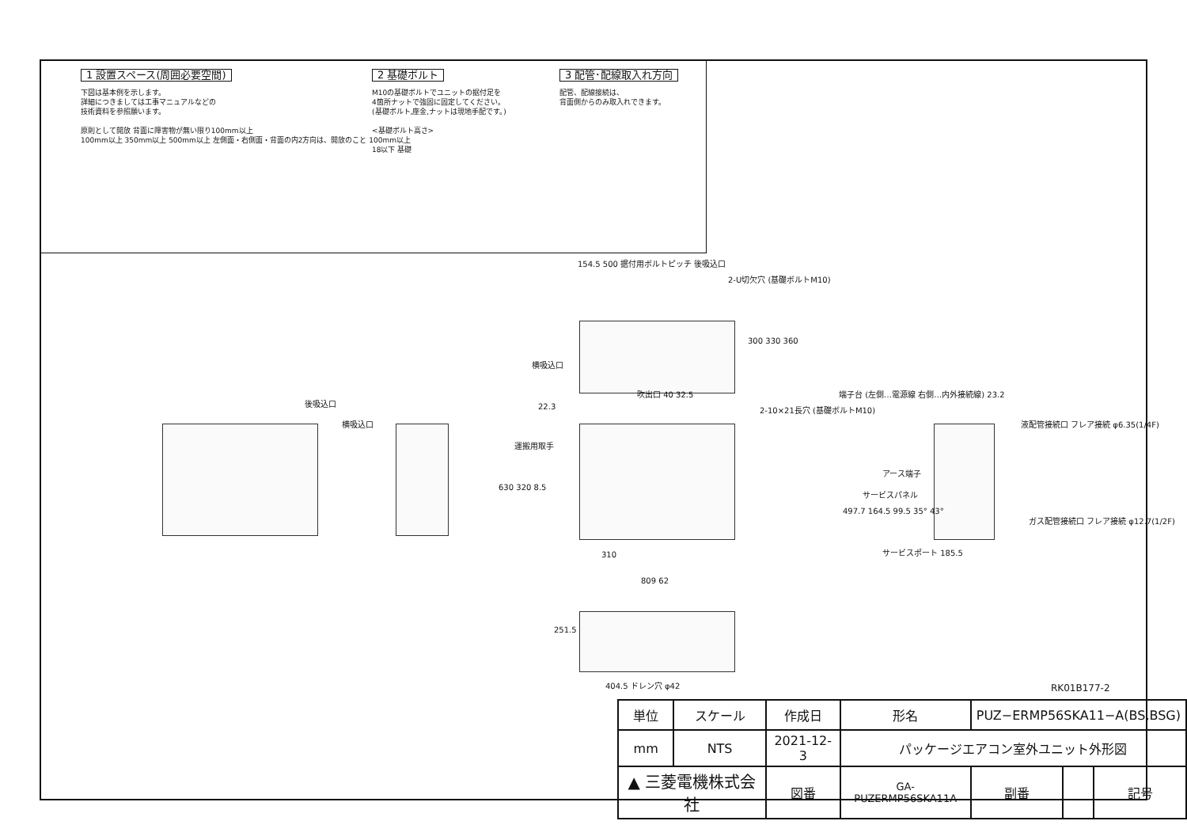1 設置スペース(周囲必要空間)
下図は基本例を示します。
詳細につきましては工事マニュアルなどの
技術資料を参照願います。
原則として開放 背面に障害物が無い限り100mm以上
100mm以上 350mm以上 500mm以上 左側面・右側面・背面の内2方向は、開放のこと 100mm以上
2 基礎ボルト
M10の基礎ボルトでユニットの据付足を
4箇所ナットで強固に固定してください。
(基礎ボルト,座金,ナットは現地手配です。)
<基礎ボルト高さ>
18以下 基礎
3 配管･配線取入れ方向
配管、配線接続は、
背面側からのみ取入れできます。
154.5 500 据付用ボルトピッチ 後吸込口
2-U切欠穴 (基礎ボルトM10)
横吸込口
300 330 360
吹出口 40 32.5
2-10×21長穴 (基礎ボルトM10)
後吸込口
横吸込口
22.3
運搬用取手
630 320 8.5
310
809 62
端子台 (左側…電源線 右側…内外接続線) 23.2
液配管接続口 フレア接続 φ6.35(1/4F)
アース端子
サービスパネル
497.7 164.5 99.5 35° 43°
ガス配管接続口 フレア接続 φ12.7(1/2F)
サービスポート 185.5
251.5
404.5 ドレン穴 φ42 RK01B177-2
| 単位 | スケール | 作成日 | | 形名 | PUZ−ERMP56SKA11−A(BS,BSG) | | | |
| mm | NTS | 2021-12-3 | | パッケージエアコン室外ユニット外形図 | | | | |
| ▲ 三菱電機株式会社 | | | 図番 | GA-PUZERMP56SKA11A | | 副番 | | 記号 |